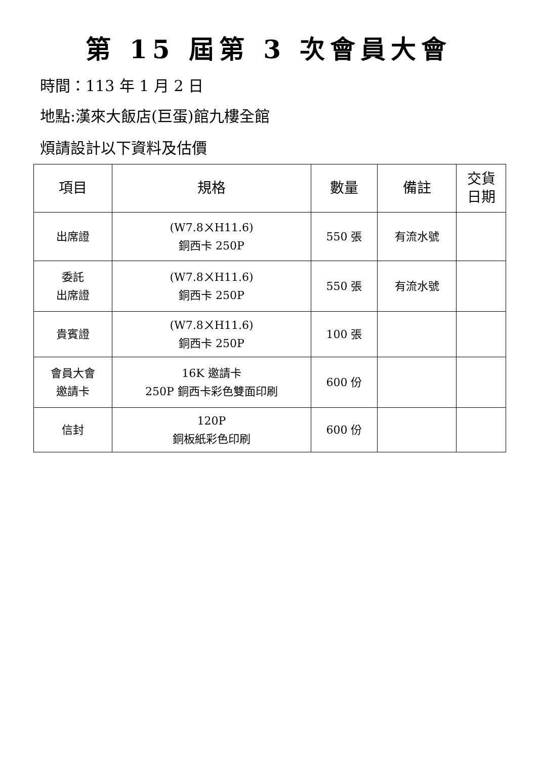第 15 屆第 3 次會員大會
時間：113 年 1 月 2 日
地點:漢來大飯店(巨蛋)館九樓全館
煩請設計以下資料及估價
| 項目 | 規格 | 數量 | 備註 | 交貨 日期 |
| --- | --- | --- | --- | --- |
| 出席證 | (W7.8ㄨH11.6) 銅西卡 250P | 550 張 | 有流水號 | |
| 委託 出席證 | (W7.8ㄨH11.6) 銅西卡 250P | 550 張 | 有流水號 | |
| 貴賓證 | (W7.8ㄨH11.6) 銅西卡 250P | 100 張 | | |
| 會員大會 邀請卡 | 16K 邀請卡 250P 銅西卡彩色雙面印刷 | 600 份 | | |
| 信封 | 120P 銅板紙彩色印刷 | 600 份 | | |